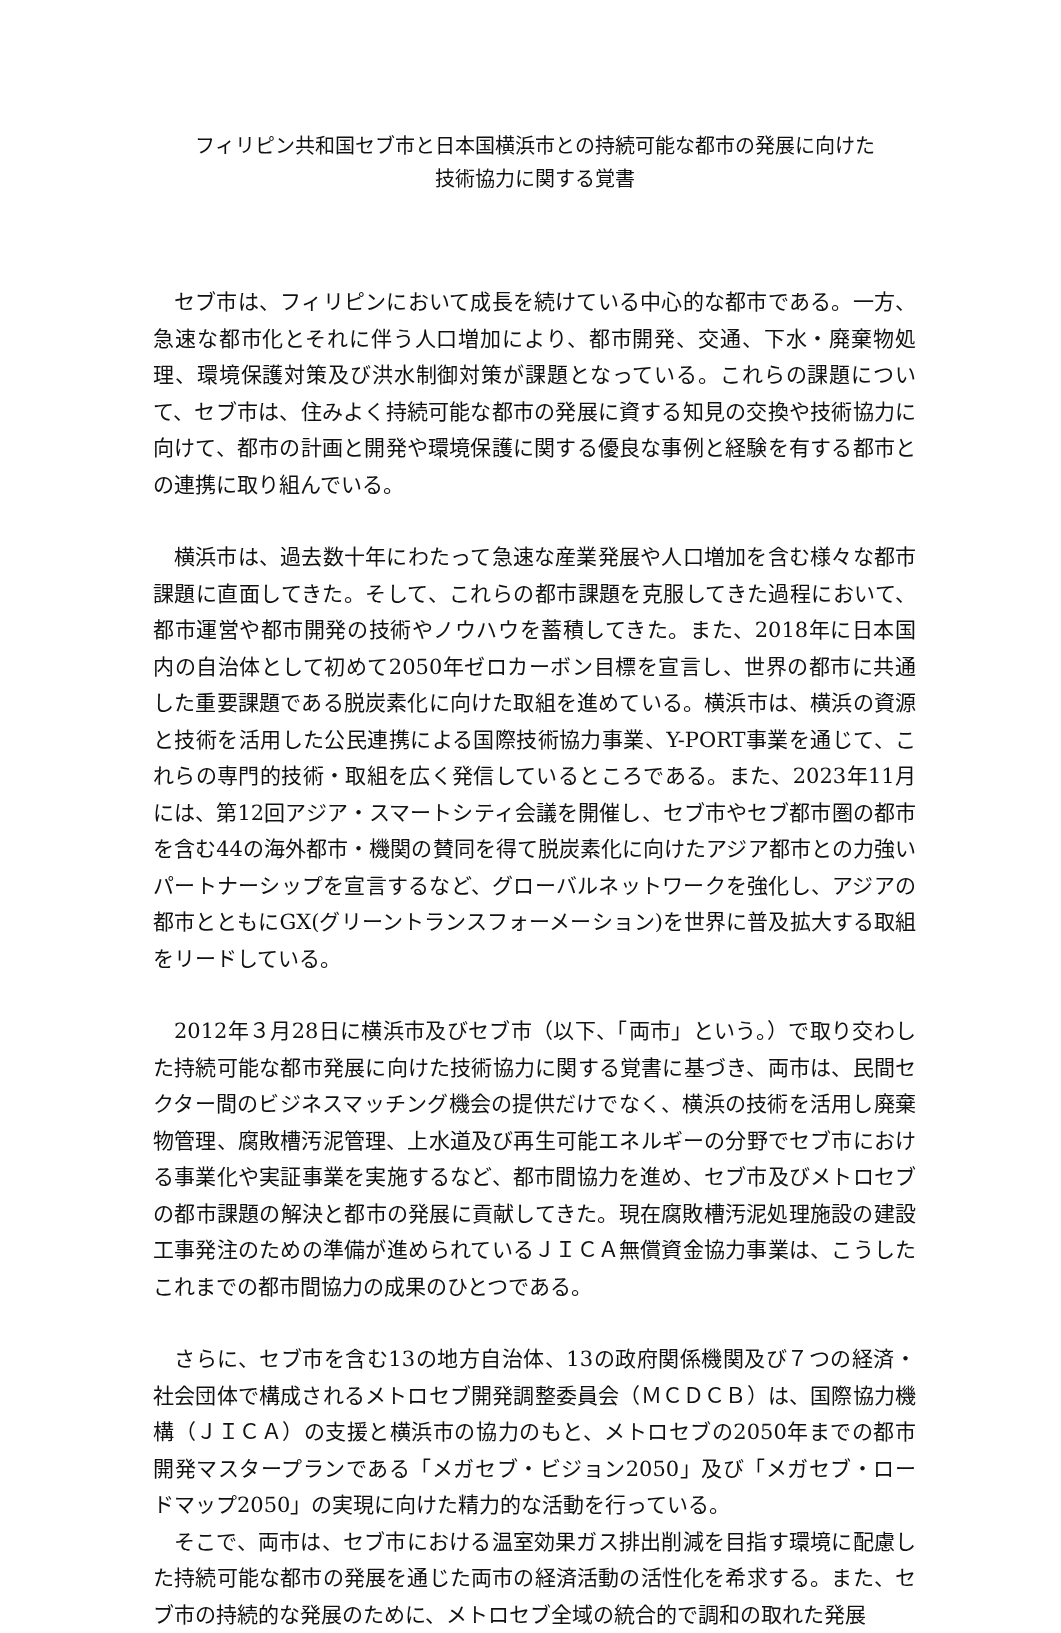フィリピン共和国セブ市と日本国横浜市との持続可能な都市の発展に向けた
技術協力に関する覚書
セブ市は、フィリピンにおいて成長を続けている中心的な都市である。一方、急速な都市化とそれに伴う人口増加により、都市開発、交通、下水・廃棄物処理、環境保護対策及び洪水制御対策が課題となっている。これらの課題について、セブ市は、住みよく持続可能な都市の発展に資する知見の交換や技術協力に向けて、都市の計画と開発や環境保護に関する優良な事例と経験を有する都市との連携に取り組んでいる。
横浜市は、過去数十年にわたって急速な産業発展や人口増加を含む様々な都市課題に直面してきた。そして、これらの都市課題を克服してきた過程において、都市運営や都市開発の技術やノウハウを蓄積してきた。また、2018年に日本国内の自治体として初めて2050年ゼロカーボン目標を宣言し、世界の都市に共通した重要課題である脱炭素化に向けた取組を進めている。横浜市は、横浜の資源と技術を活用した公民連携による国際技術協力事業、Y-PORT事業を通じて、これらの専門的技術・取組を広く発信しているところである。また、2023年11月には、第12回アジア・スマートシティ会議を開催し、セブ市やセブ都市圏の都市を含む44の海外都市・機関の賛同を得て脱炭素化に向けたアジア都市との力強いパートナーシップを宣言するなど、グローバルネットワークを強化し、アジアの都市とともにGX(グリーントランスフォーメーション)を世界に普及拡大する取組をリードしている。
2012年３月28日に横浜市及びセブ市（以下、「両市」という。）で取り交わした持続可能な都市発展に向けた技術協力に関する覚書に基づき、両市は、民間セクター間のビジネスマッチング機会の提供だけでなく、横浜の技術を活用し廃棄物管理、腐敗槽汚泥管理、上水道及び再生可能エネルギーの分野でセブ市における事業化や実証事業を実施するなど、都市間協力を進め、セブ市及びメトロセブの都市課題の解決と都市の発展に貢献してきた。現在腐敗槽汚泥処理施設の建設工事発注のための準備が進められているＪＩＣＡ無償資金協力事業は、こうしたこれまでの都市間協力の成果のひとつである。
さらに、セブ市を含む13の地方自治体、13の政府関係機関及び７つの経済・社会団体で構成されるメトロセブ開発調整委員会（ＭＣＤＣＢ）は、国際協力機構（ＪＩＣＡ）の支援と横浜市の協力のもと、メトロセブの2050年までの都市開発マスタープランである「メガセブ・ビジョン2050」及び「メガセブ・ロードマップ2050」の実現に向けた精力的な活動を行っている。
そこで、両市は、セブ市における温室効果ガス排出削減を目指す環境に配慮した持続可能な都市の発展を通じた両市の経済活動の活性化を希求する。また、セブ市の持続的な発展のために、メトロセブ全域の統合的で調和の取れた発展